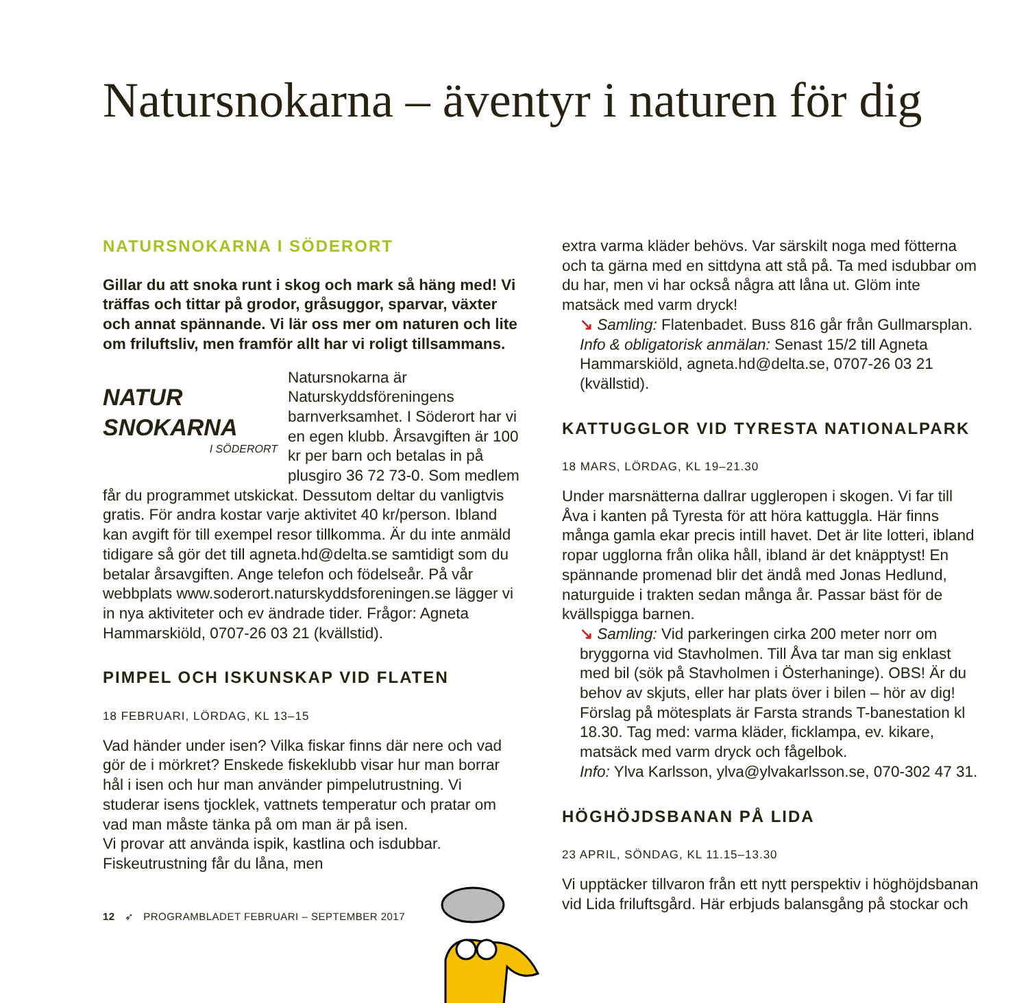Natursnokarna – äventyr i naturen för dig
NATURSNOKARNA I SÖDERORT
Gillar du att snoka runt i skog och mark så häng med! Vi träffas och tittar på grodor, gråsuggor, sparvar, växter och annat spännande. Vi lär oss mer om naturen och lite om friluftsliv, men framför allt har vi roligt tillsammans.
NATUR
SNOKARNA
I SÖDERORT
Natursnokarna är Naturskyddsföreningens barnverksamhet. I Söderort har vi en egen klubb. Årsavgiften är 100 kr per barn och betalas in på plusgiro 36 72 73-0. Som medlem får du programmet utskickat. Dessutom deltar du vanligtvis gratis. För andra kostar varje aktivitet 40 kr/person. Ibland kan avgift för till exempel resor tillkomma. Är du inte anmäld tidigare så gör det till agneta.hd@delta.se samtidigt som du betalar årsavgiften. Ange telefon och födelseår. På vår webbplats www.soderort.naturskyddsforeningen.se lägger vi in nya aktiviteter och ev ändrade tider. Frågor: Agneta Hammarskiöld, 0707-26 03 21 (kvällstid).
PIMPEL OCH ISKUNSKAP VID FLATEN
18 FEBRUARI, LÖRDAG, KL 13–15
Vad händer under isen? Vilka fiskar finns där nere och vad gör de i mörkret? Enskede fiskeklubb visar hur man borrar hål i isen och hur man använder pimpelutrustning. Vi studerar isens tjocklek, vattnets temperatur och pratar om vad man måste tänka på om man är på isen.
Vi provar att använda ispik, kastlina och isdubbar. Fiskeutrustning får du låna, men
extra varma kläder behövs. Var särskilt noga med fötterna och ta gärna med en sittdyna att stå på. Ta med isdubbar om du har, men vi har också några att låna ut. Glöm inte matsäck med varm dryck!
↘ Samling: Flatenbadet. Buss 816 går från Gullmarsplan. Info & obligatorisk anmälan: Senast 15/2 till Agneta Hammarskiöld, agneta.hd@delta.se, 0707-26 03 21 (kvällstid).
KATTUGGLOR VID TYRESTA NATIONALPARK
18 MARS, LÖRDAG, KL 19–21.30
Under marsnätterna dallrar uggleropen i skogen. Vi far till Åva i kanten på Tyresta för att höra kattuggla. Här finns många gamla ekar precis intill havet. Det är lite lotteri, ibland ropar ugglorna från olika håll, ibland är det knäpptyst! En spännande promenad blir det ändå med Jonas Hedlund, naturguide i trakten sedan många år. Passar bäst för de kvällspigga barnen.
↘ Samling: Vid parkeringen cirka 200 meter norr om bryggorna vid Stavholmen. Till Åva tar man sig enklast med bil (sök på Stavholmen i Österhaninge). OBS! Är du behov av skjuts, eller har plats över i bilen – hör av dig! Förslag på mötesplats är Farsta strands T-banestation kl 18.30. Tag med: varma kläder, ficklampa, ev. kikare, matsäck med varm dryck och fågelbok.
Info: Ylva Karlsson, ylva@ylvakarlsson.se, 070-302 47 31.
HÖGHÖJDSBANAN PÅ LIDA
23 APRIL, SÖNDAG, KL 11.15–13.30
Vi upptäcker tillvaron från ett nytt perspektiv i höghöjdsbanan vid Lida friluftsgård. Här erbjuds balansgång på stockar och
12 ➶ PROGRAMBLADET FEBRUARI – SEPTEMBER 2017